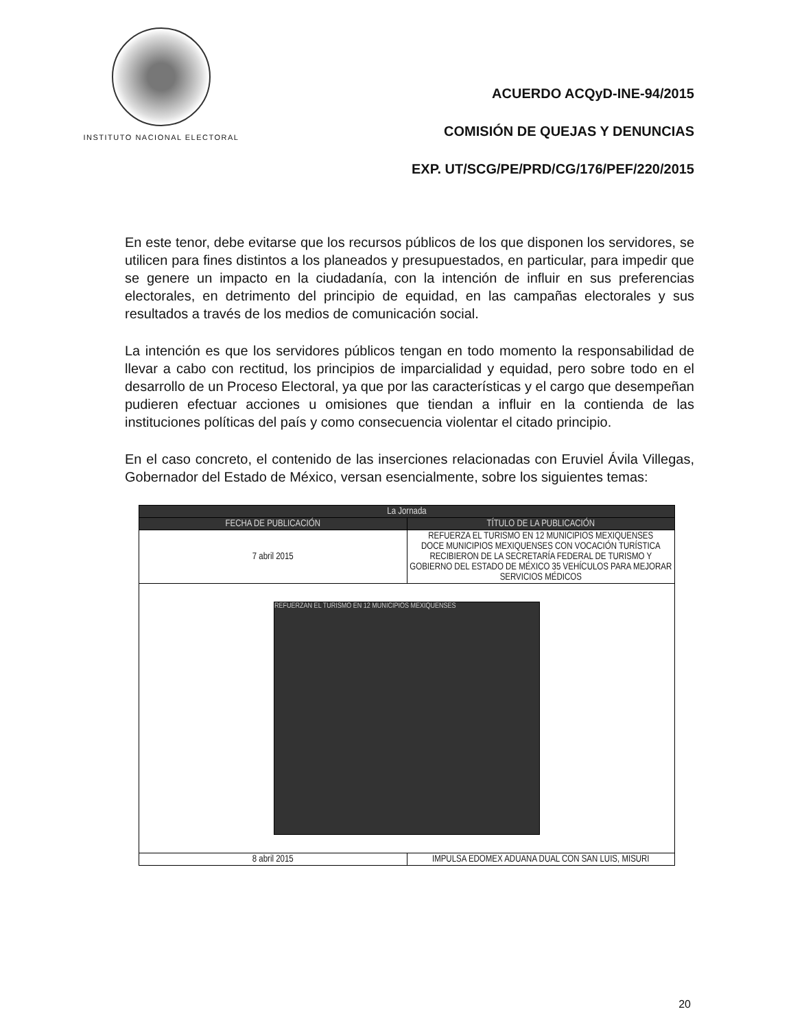INSTITUTO NACIONAL ELECTORAL
ACUERDO ACQyD-INE-94/2015
COMISIÓN DE QUEJAS Y DENUNCIAS
EXP. UT/SCG/PE/PRD/CG/176/PEF/220/2015
En este tenor, debe evitarse que los recursos públicos de los que disponen los servidores, se utilicen para fines distintos a los planeados y presupuestados, en particular, para impedir que se genere un impacto en la ciudadanía, con la intención de influir en sus preferencias electorales, en detrimento del principio de equidad, en las campañas electorales y sus resultados a través de los medios de comunicación social.
La intención es que los servidores públicos tengan en todo momento la responsabilidad de llevar a cabo con rectitud, los principios de imparcialidad y equidad, pero sobre todo en el desarrollo de un Proceso Electoral, ya que por las características y el cargo que desempeñan pudieren efectuar acciones u omisiones que tiendan a influir en la contienda de las instituciones políticas del país y como consecuencia violentar el citado principio.
En el caso concreto, el contenido de las inserciones relacionadas con Eruviel Ávila Villegas, Gobernador del Estado de México, versan esencialmente, sobre los siguientes temas:
| La Jornada | |
| --- | --- |
| FECHA DE PUBLICACIÓN | TÍTULO DE LA PUBLICACIÓN |
| 7 abril 2015 | REFUERZA EL TURISMO EN 12 MUNICIPIOS MEXIQUENSES DOCE MUNICIPIOS MEXIQUENSES CON VOCACIÓN TURÍSTICA RECIBIERON DE LA SECRETARÍA FEDERAL DE TURISMO Y GOBIERNO DEL ESTADO DE MÉXICO 35 VEHÍCULOS PARA MEJORAR SERVICIOS MÉDICOS |
| REFUERZAN EL TURISMO EN 12 MUNICIPIOS MEXIQUENSES | |
| 8 abril 2015 | IMPULSA EDOMEX ADUANA DUAL CON SAN LUIS, MISURI |
20